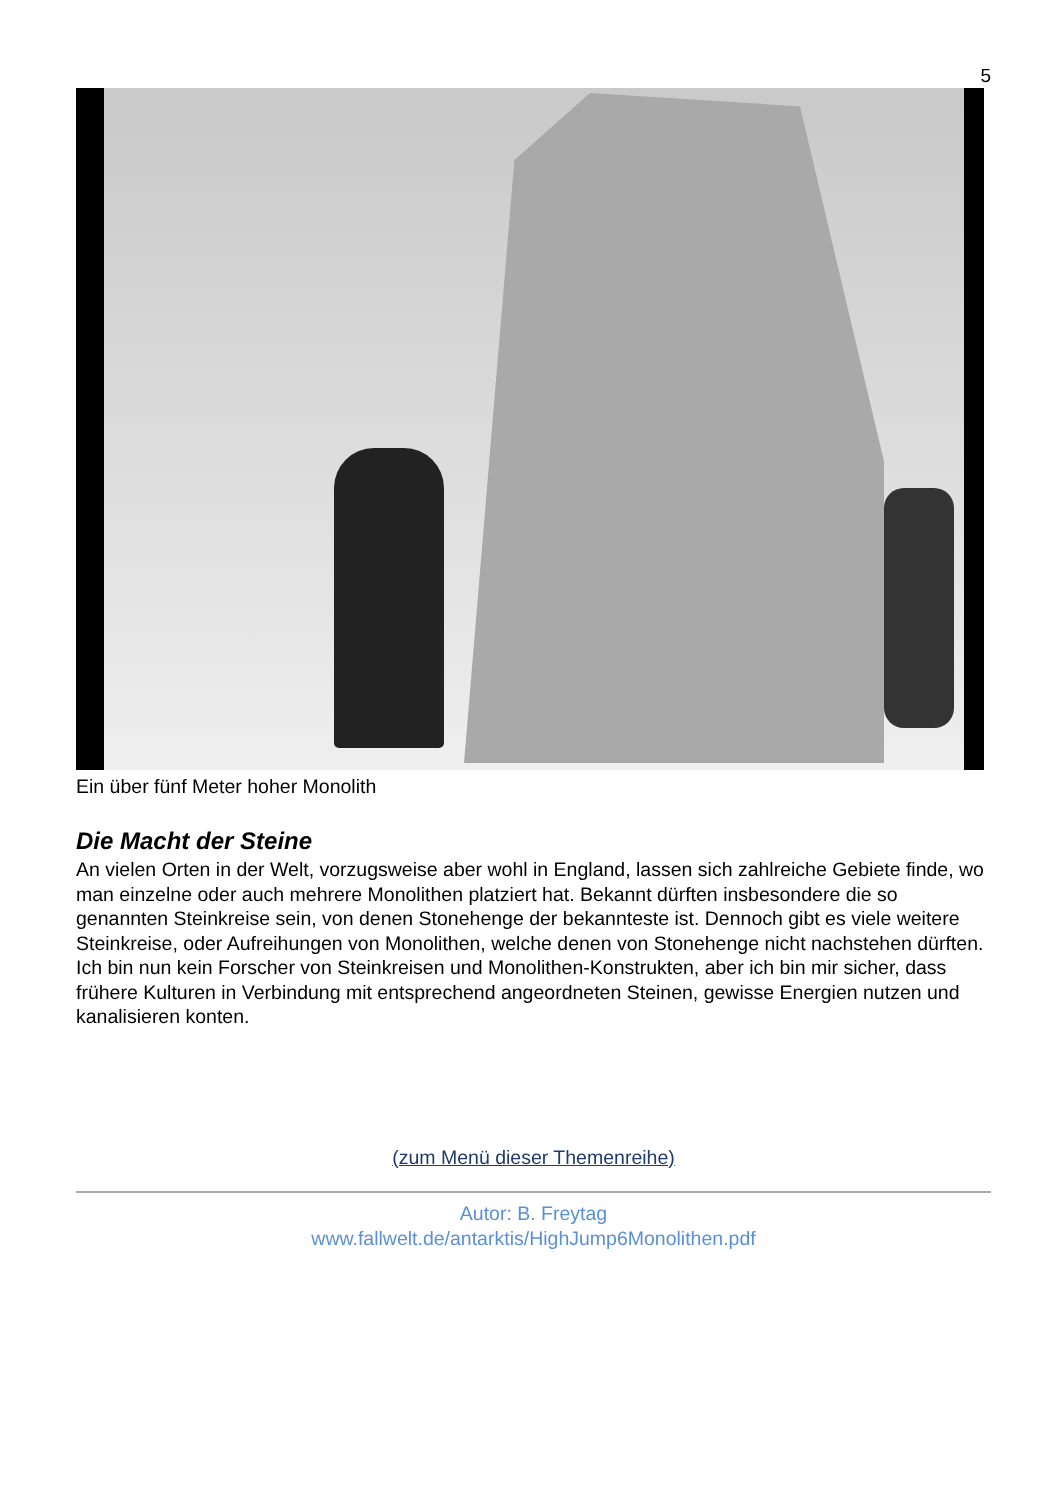5
Ein über fünf Meter hoher Monolith
Die Macht der Steine
An vielen Orten in der Welt, vorzugsweise aber wohl in England, lassen sich zahlreiche Gebiete finde, wo man einzelne oder auch mehrere Monolithen platziert hat. Bekannt dürften insbesondere die so genannten Steinkreise sein, von denen Stonehenge der bekannteste ist. Dennoch gibt es viele weitere Steinkreise, oder Aufreihungen von Monolithen, welche denen von Stonehenge nicht nachstehen dürften. Ich bin nun kein Forscher von Steinkreisen und Monolithen-Konstrukten, aber ich bin mir sicher, dass frühere Kulturen in Verbindung mit entsprechend angeordneten Steinen, gewisse Energien nutzen und kanalisieren konten.
(zum Menü dieser Themenreihe)
Autor: B. Freytag
www.fallwelt.de/antarktis/HighJump6Monolithen.pdf